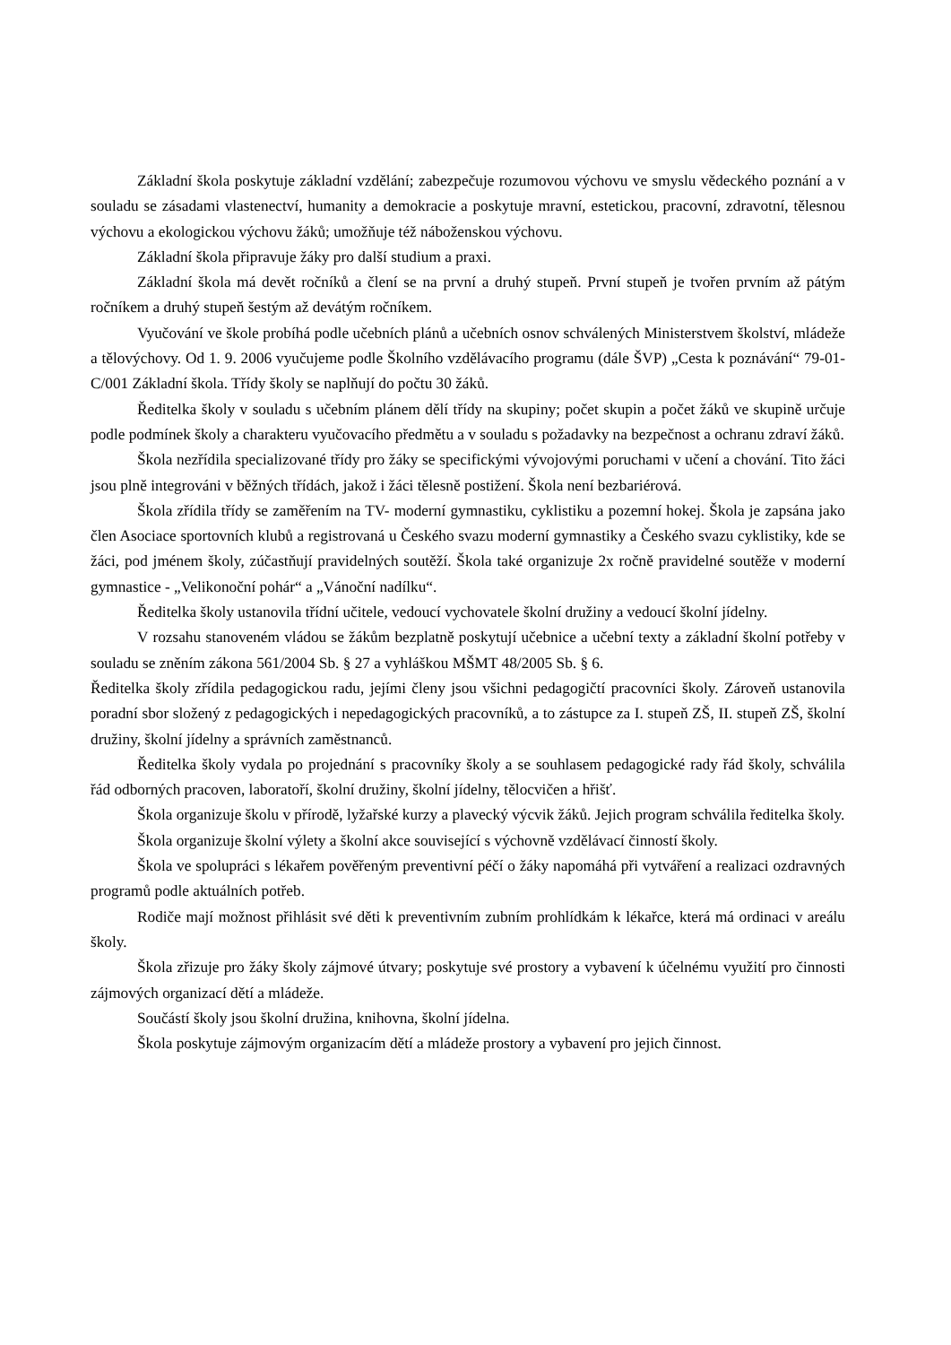Základní škola poskytuje základní vzdělání; zabezpečuje rozumovou výchovu ve smyslu vědeckého poznání a v souladu se zásadami vlastenectví, humanity a demokracie a poskytuje mravní, estetickou, pracovní, zdravotní, tělesnou výchovu a ekologickou výchovu žáků; umožňuje též náboženskou výchovu.
Základní škola připravuje žáky pro další studium a praxi.
Základní škola má devět ročníků a člení se na první a druhý stupeň. První stupeň je tvořen prvním až pátým ročníkem a druhý stupeň šestým až devátým ročníkem.
Vyučování ve škole probíhá podle učebních plánů a učebních osnov schválených Ministerstvem školství, mládeže a tělovýchovy. Od 1. 9. 2006 vyučujeme podle Školního vzdělávacího programu (dále ŠVP) „Cesta k poznávání“ 79-01-C/001 Základní škola. Třídy školy se naplňují do počtu 30 žáků.
Ředitelka školy v souladu s učebním plánem dělí třídy na skupiny; počet skupin a počet žáků ve skupině určuje podle podmínek školy a charakteru vyučovacího předmětu a v souladu s požadavky na bezpečnost a ochranu zdraví žáků.
Škola nezřídila specializované třídy pro žáky se specifickými vývojovými poruchami v učení a chování. Tito žáci jsou plně integrováni v běžných třídách, jakož i žáci tělesně postižení. Škola není bezbariérová.
Škola zřídila třídy se zaměřením na TV- moderní gymnastiku, cyklistiku a pozemní hokej. Škola je zapsána jako člen Asociace sportovních klubů a registrovaná u Českého svazu moderní gymnastiky a Českého svazu cyklistiky, kde se žáci, pod jménem školy, zúčastňují pravidelných soutěží. Škola také organizuje 2x ročně pravidelné soutěže v moderní gymnastice - „Velikonoční pohár“ a „Vánoční nadílku“.
Ředitelka školy ustanovila třídní učitele, vedoucí vychovatele školní družiny a vedoucí školní jídelny.
V rozsahu stanoveném vládou se žákům bezplatně poskytují učebnice a učební texty a základní školní potřeby v souladu se zněním zákona 561/2004 Sb. § 27 a vyhláškou MŠMT 48/2005 Sb. § 6.
Ředitelka školy zřídila pedagogickou radu, jejími členy jsou všichni pedagogičtí pracovníci školy. Zároveň ustanovila poradní sbor složený z pedagogických i nepedagogických pracovníků, a to zástupce za I. stupeň ZŠ, II. stupeň ZŠ, školní družiny, školní jídelny a správních zaměstnanců.
Ředitelka školy vydala po projednání s pracovníky školy a se souhlasem pedagogické rady řád školy, schválila řád odborných pracoven, laboratoří, školní družiny, školní jídelny, tělocvičen a hřišť.
Škola organizuje školu v přírodě, lyžařské kurzy a plavecký výcvik žáků. Jejich program schválila ředitelka školy.
Škola organizuje školní výlety a školní akce související s výchovně vzdělávací činností školy.
Škola ve spolupráci s lékařem pověřeným preventivní péčí o žáky napomáhá při vytváření a realizaci ozdravných programů podle aktuálních potřeb.
Rodiče mají možnost přihlásit své děti k preventivním zubním prohlídkám k lékařce, která má ordinaci v areálu školy.
Škola zřizuje pro žáky školy zájmové útvary; poskytuje své prostory a vybavení k účelnému využití pro činnosti zájmových organizací dětí a mládeže.
Součástí školy jsou školní družina, knihovna, školní jídelna.
Škola poskytuje zájmovým organizacím dětí a mládeže prostory a vybavení pro jejich činnost.